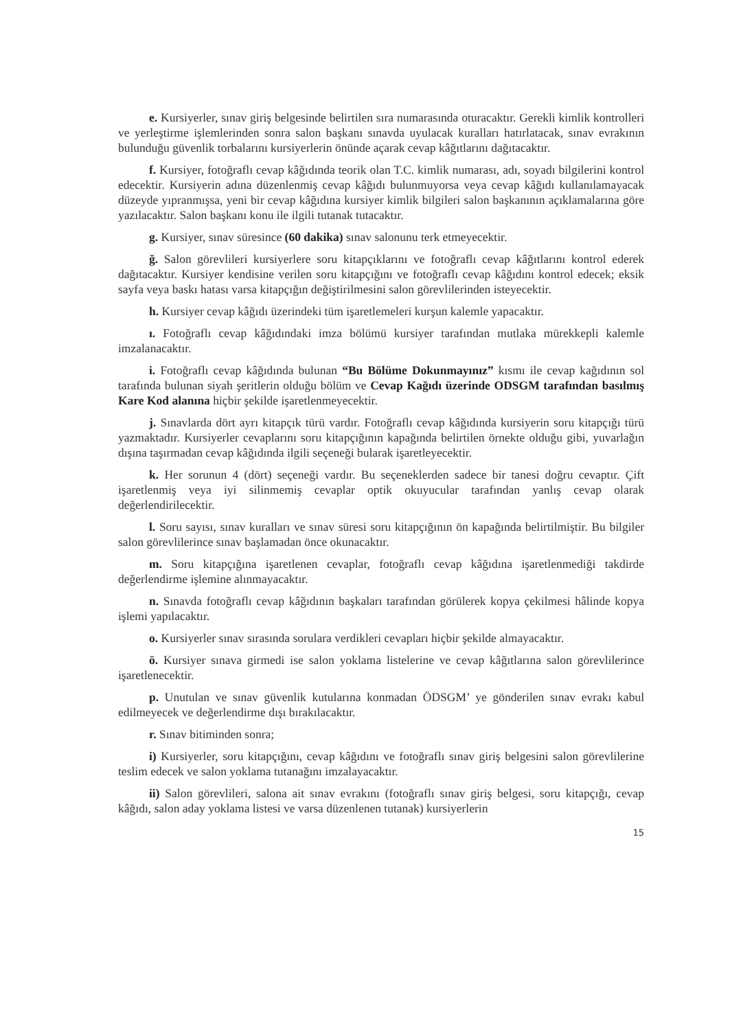e. Kursiyerler, sınav giriş belgesinde belirtilen sıra numarasında oturacaktır. Gerekli kimlik kontrolleri ve yerleştirme işlemlerinden sonra salon başkanı sınavda uyulacak kuralları hatırlatacak, sınav evrakının bulunduğu güvenlik torbalarını kursiyerlerin önünde açarak cevap kâğıtlarını dağıtacaktır.
f. Kursiyer, fotoğraflı cevap kâğıdında teorik olan T.C. kimlik numarası, adı, soyadı bilgilerini kontrol edecektir. Kursiyerin adına düzenlenmiş cevap kâğıdı bulunmuyorsa veya cevap kâğıdı kullanılamayacak düzeyde yıpranmışsa, yeni bir cevap kâğıdına kursiyer kimlik bilgileri salon başkanının açıklamalarına göre yazılacaktır. Salon başkanı konu ile ilgili tutanak tutacaktır.
g. Kursiyer, sınav süresince (60 dakika) sınav salonunu terk etmeyecektir.
ğ. Salon görevlileri kursiyerlere soru kitapçıklarını ve fotoğraflı cevap kâğıtlarını kontrol ederek dağıtacaktır. Kursiyer kendisine verilen soru kitapçığını ve fotoğraflı cevap kâğıdını kontrol edecek; eksik sayfa veya baskı hatası varsa kitapçığın değiştirilmesini salon görevlilerinden isteyecektir.
h. Kursiyer cevap kâğıdı üzerindeki tüm işaretlemeleri kurşun kalemle yapacaktır.
ı. Fotoğraflı cevap kâğıdındaki imza bölümü kursiyer tarafından mutlaka mürekkepli kalemle imzalanacaktır.
i. Fotoğraflı cevap kâğıdında bulunan “Bu Bölüme Dokunmayınız” kısmı ile cevap kağıdının sol tarafında bulunan siyah şeritlerin olduğu bölüm ve Cevap Kağıdı üzerinde ODSGM tarafından basılmış Kare Kod alanına hiçbir şekilde işaretlenmeyecektir.
j. Sınavlarda dört ayrı kitapçık türü vardır. Fotoğraflı cevap kâğıdında kursiyerin soru kitapçığı türü yazmaktadır. Kursiyerler cevaplarını soru kitapçığının kapağında belirtilen örnekte olduğu gibi, yuvarlağın dışına taşırmadan cevap kâğıdında ilgili seçeneği bularak işaretleyecektir.
k. Her sorunun 4 (dört) seçeneği vardır. Bu seçeneklerden sadece bir tanesi doğru cevaptır. Çift işaretlenmiş veya iyi silinmemiş cevaplar optik okuyucular tarafından yanlış cevap olarak değerlendirilecektir.
l. Soru sayısı, sınav kuralları ve sınav süresi soru kitapçığının ön kapağında belirtilmiştir. Bu bilgiler salon görevlilerince sınav başlamadan önce okunacaktır.
m. Soru kitapçığına işaretlenen cevaplar, fotoğraflı cevap kâğıdına işaretlenmediği takdirde değerlendirme işlemine alınmayacaktır.
n. Sınavda fotoğraflı cevap kâğıdının başkaları tarafından görülerek kopya çekilmesi hâlinde kopya işlemi yapılacaktır.
o. Kursiyerler sınav sırasında sorulara verdikleri cevapları hiçbir şekilde almayacaktır.
ö. Kursiyer sınava girmedi ise salon yoklama listelerine ve cevap kâğıtlarına salon görevlilerince işaretlenecektir.
p. Unutulan ve sınav güvenlik kutularına konmadan ÖDSGM’ ye gönderilen sınav evrakı kabul edilmeyecek ve değerlendirme dışı bırakılacaktır.
r. Sınav bitiminden sonra;
i) Kursiyerler, soru kitapçığını, cevap kâğıdını ve fotoğraflı sınav giriş belgesini salon görevlilerine teslim edecek ve salon yoklama tutanağını imzalayacaktır.
ii) Salon görevlileri, salona ait sınav evrakını (fotoğraflı sınav giriş belgesi, soru kitapçığı, cevap kâğıdı, salon aday yoklama listesi ve varsa düzenlenen tutanak) kursiyerlerin
15